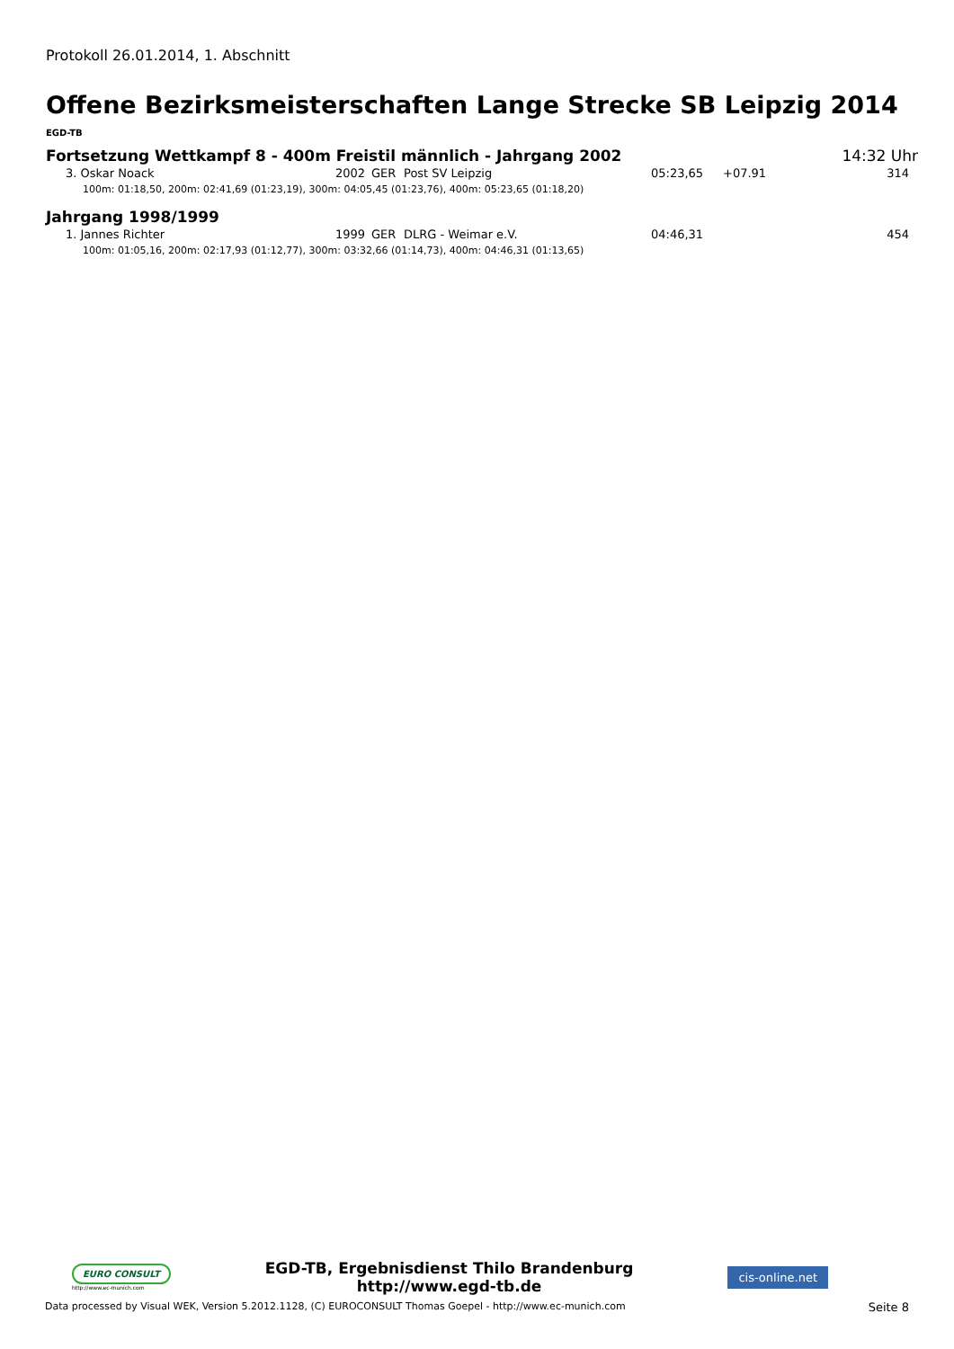Protokoll 26.01.2014, 1. Abschnitt
Offene Bezirksmeisterschaften Lange Strecke SB Leipzig 2014
EGD-TB
Fortsetzung Wettkampf 8 - 400m Freistil männlich - Jahrgang 2002 14:32 Uhr
| 3. Oskar Noack | 2002 | GER | Post SV Leipzig | 05:23,65 | +07.91 | 314 |
| 100m: 01:18,50, 200m: 02:41,69 (01:23,19), 300m: 04:05,45 (01:23,76), 400m: 05:23,65 (01:18,20) | | | | | | |
Jahrgang 1998/1999
| 1. Jannes Richter | 1999 | GER | DLRG - Weimar e.V. | 04:46,31 | | 454 |
| 100m: 01:05,16, 200m: 02:17,93 (01:12,77), 300m: 03:32,66 (01:14,73), 400m: 04:46,31 (01:13,65) | | | | | | |
EURO CONSULT
http://www.ec-munich.com
EGD-TB, Ergebnisdienst Thilo Brandenburg
http://www.egd-tb.de
cis-online.net
Data processed by Visual WEK, Version 5.2012.1128, (C) EUROCONSULT Thomas Goepel - http://www.ec-munich.com Seite 8